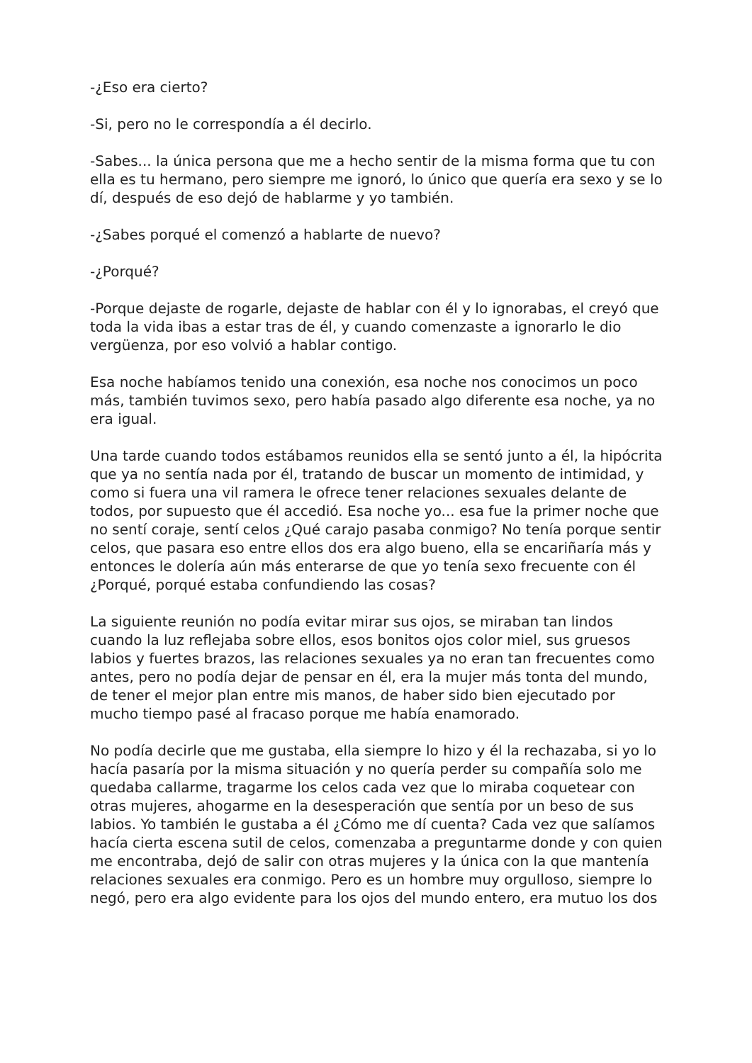-¿Eso era cierto?
-Si, pero no le correspondía a él decirlo.
-Sabes... la única persona que me a hecho sentir de la misma forma que tu con ella es tu hermano, pero siempre me ignoró, lo único que quería era sexo y se lo dí, después de eso dejó de hablarme y yo también.
-¿Sabes porqué el comenzó a hablarte de nuevo?
-¿Porqué?
-Porque dejaste de rogarle, dejaste de hablar con él y lo ignorabas, el creyó que toda la vida ibas a estar tras de él, y cuando comenzaste a ignorarlo le dio vergüenza, por eso volvió a hablar contigo.
Esa noche habíamos tenido una conexión, esa noche nos conocimos un poco más, también tuvimos sexo, pero había pasado algo diferente esa noche, ya no era igual.
Una tarde cuando todos estábamos reunidos ella se sentó junto a él, la hipócrita que ya no sentía nada por él, tratando de buscar un momento de intimidad, y como si fuera una vil ramera le ofrece tener relaciones sexuales delante de todos, por supuesto que él accedió. Esa noche yo... esa fue la primer noche que no sentí coraje, sentí celos ¿Qué carajo pasaba conmigo? No tenía porque sentir celos, que pasara eso entre ellos dos era algo bueno, ella se encariñaría más y entonces le dolería aún más enterarse de que yo tenía sexo frecuente con él ¿Porqué, porqué estaba confundiendo las cosas?
La siguiente reunión no podía evitar mirar sus ojos, se miraban tan lindos cuando la luz reflejaba sobre ellos, esos bonitos ojos color miel, sus gruesos labios y fuertes brazos, las relaciones sexuales ya no eran tan frecuentes como antes, pero no podía dejar de pensar en él, era la mujer más tonta del mundo, de tener el mejor plan entre mis manos, de haber sido bien ejecutado por mucho tiempo pasé al fracaso porque me había enamorado.
No podía decirle que me gustaba, ella siempre lo hizo y él la rechazaba, si yo lo hacía pasaría por la misma situación y no quería perder su compañía solo me quedaba callarme, tragarme los celos cada vez que lo miraba coquetear con otras mujeres, ahogarme en la desesperación que sentía por un beso de sus labios. Yo también le gustaba a él ¿Cómo me dí cuenta? Cada vez que salíamos hacía cierta escena sutil de celos, comenzaba a preguntarme donde y con quien me encontraba, dejó de salir con otras mujeres y la única con la que mantenía relaciones sexuales era conmigo. Pero es un hombre muy orgulloso, siempre lo negó, pero era algo evidente para los ojos del mundo entero, era mutuo los dos